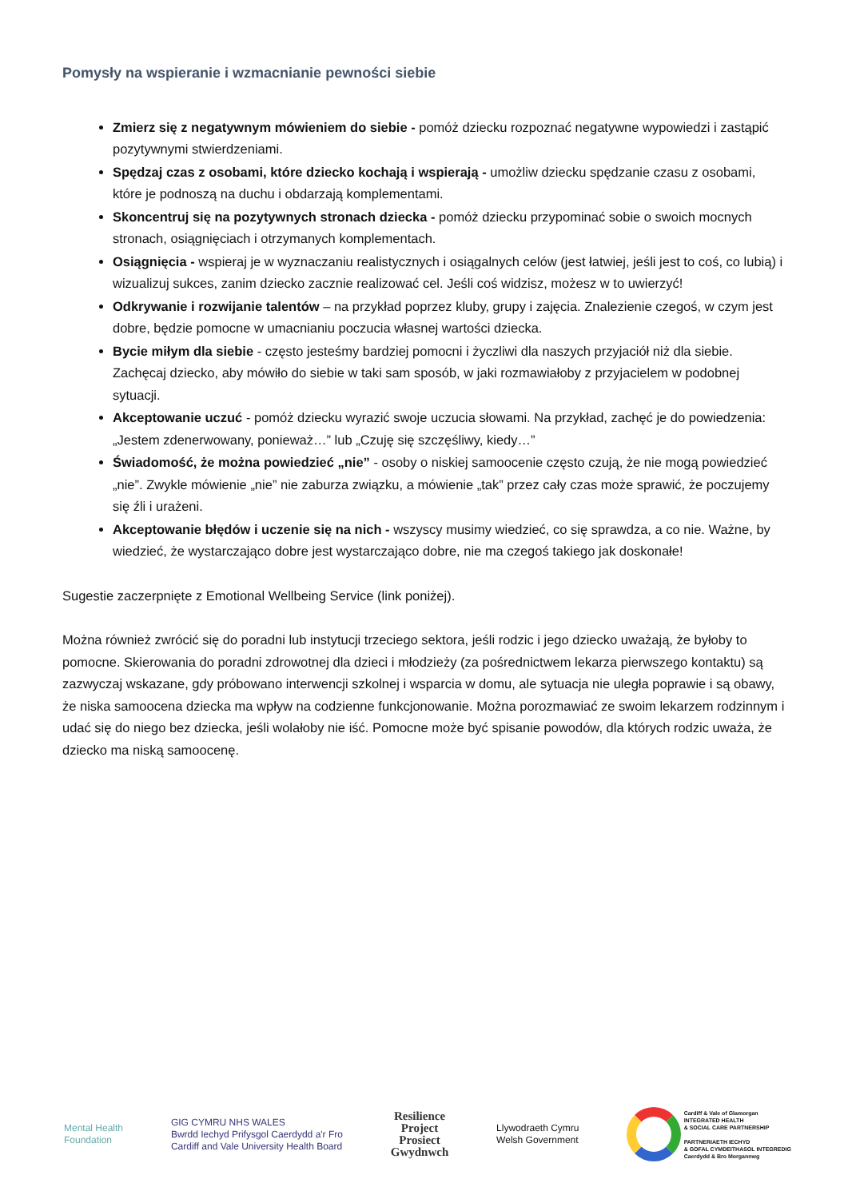Pomysły na wspieranie i wzmacnianie pewności siebie
Zmierz się z negatywnym mówieniem do siebie - pomóż dziecku rozpoznać negatywne wypowiedzi i zastąpić pozytywnymi stwierdzeniami.
Spędzaj czas z osobami, które dziecko kochają i wspierają - umożliw dziecku spędzanie czasu z osobami, które je podnoszą na duchu i obdarzają komplementami.
Skoncentruj się na pozytywnych stronach dziecka - pomóż dziecku przypominać sobie o swoich mocnych stronach, osiągnięciach i otrzymanych komplementach.
Osiągnięcia - wspieraj je w wyznaczaniu realistycznych i osiągalnych celów (jest łatwiej, jeśli jest to coś, co lubią) i wizualizuj sukces, zanim dziecko zacznie realizować cel. Jeśli coś widzisz, możesz w to uwierzyć!
Odkrywanie i rozwijanie talentów – na przykład poprzez kluby, grupy i zajęcia. Znalezienie czegoś, w czym jest dobre, będzie pomocne w umacnianiu poczucia własnej wartości dziecka.
Bycie miłym dla siebie - często jesteśmy bardziej pomocni i życzliwi dla naszych przyjaciół niż dla siebie. Zachęcaj dziecko, aby mówiło do siebie w taki sam sposób, w jaki rozmawiałoby z przyjacielem w podobnej sytuacji.
Akceptowanie uczuć - pomóż dziecku wyrazić swoje uczucia słowami. Na przykład, zachęć je do powiedzenia: „Jestem zdenerwowany, ponieważ…” lub „Czuję się szczęśliwy, kiedy…”
Świadomość, że można powiedzieć „nie” - osoby o niskiej samoocenie często czują, że nie mogą powiedzieć „nie”. Zwykle mówienie „nie” nie zaburza związku, a mówienie „tak” przez cały czas może sprawić, że poczujemy się źli i urażeni.
Akceptowanie błędów i uczenie się na nich - wszyscy musimy wiedzieć, co się sprawdza, a co nie. Ważne, by wiedzieć, że wystarczająco dobre jest wystarczająco dobre, nie ma czegoś takiego jak doskonałe!
Sugestie zaczerpnięte z Emotional Wellbeing Service (link poniżej).
Można również zwrócić się do poradni lub instytucji trzeciego sektora, jeśli rodzic i jego dziecko uważają, że byłoby to pomocne. Skierowania do poradni zdrowotnej dla dzieci i młodzieży (za pośrednictwem lekarza pierwszego kontaktu) są zazwyczaj wskazane, gdy próbowano interwencji szkolnej i wsparcia w domu, ale sytuacja nie uległa poprawie i są obawy, że niska samoocena dziecka ma wpływ na codzienne funkcjonowanie. Można porozmawiać ze swoim lekarzem rodzinnym i udać się do niego bez dziecka, jeśli wolałoby nie iść. Pomocne może być spisanie powodów, dla których rodzic uważa, że dziecko ma niską samoocenę.
Mental Health
Foundation
GIG CYMRU NHS WALES
Bwrdd Iechyd Prifysgol Caerdydd a'r Fro
Cardiff and Vale University Health Board
Resilience
Project
Prosiect
Gwydnwch
Llywodraeth Cymru
Welsh Government
Cardiff & Vale of Glamorgan
INTEGRATED HEALTH
& SOCIAL CARE PARTNERSHIP
PARTNERIAETH IECHYD
& GOFAL CYMDEITHASOL INTEGREDIG
Caerdydd & Bro Morgannwg